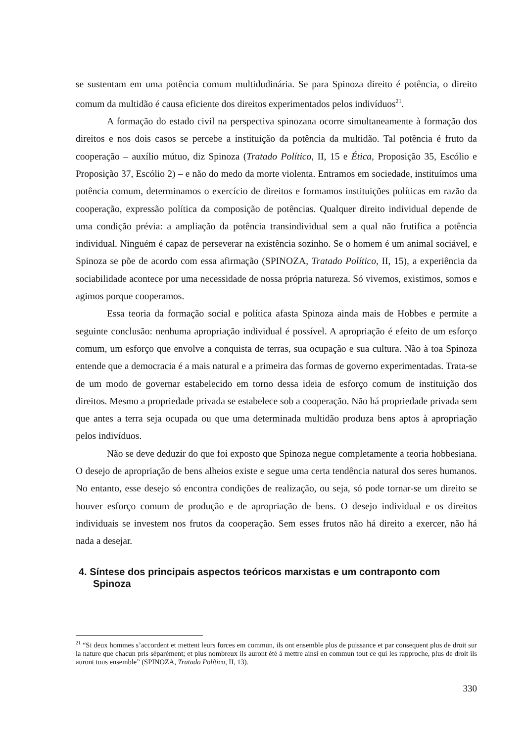se sustentam em uma potência comum multidudinária. Se para Spinoza direito é potência, o direito comum da multidão é causa eficiente dos direitos experimentados pelos indivíduos<sup>21</sup>.
A formação do estado civil na perspectiva spinozana ocorre simultaneamente à formação dos direitos e nos dois casos se percebe a instituição da potência da multidão. Tal potência é fruto da cooperação – auxílio mútuo, diz Spinoza (Tratado Político, II, 15 e Ética, Proposição 35, Escólio e Proposição 37, Escólio 2) – e não do medo da morte violenta. Entramos em sociedade, instituímos uma potência comum, determinamos o exercício de direitos e formamos instituições políticas em razão da cooperação, expressão política da composição de potências. Qualquer direito individual depende de uma condição prévia: a ampliação da potência transindividual sem a qual não frutifica a potência individual. Ninguém é capaz de perseverar na existência sozinho. Se o homem é um animal sociável, e Spinoza se põe de acordo com essa afirmação (SPINOZA, Tratado Político, II, 15), a experiência da sociabilidade acontece por uma necessidade de nossa própria natureza. Só vivemos, existimos, somos e agimos porque cooperamos.
Essa teoria da formação social e política afasta Spinoza ainda mais de Hobbes e permite a seguinte conclusão: nenhuma apropriação individual é possível. A apropriação é efeito de um esforço comum, um esforço que envolve a conquista de terras, sua ocupação e sua cultura. Não à toa Spinoza entende que a democracia é a mais natural e a primeira das formas de governo experimentadas. Trata-se de um modo de governar estabelecido em torno dessa ideia de esforço comum de instituição dos direitos. Mesmo a propriedade privada se estabelece sob a cooperação. Não há propriedade privada sem que antes a terra seja ocupada ou que uma determinada multidão produza bens aptos à apropriação pelos indivíduos.
Não se deve deduzir do que foi exposto que Spinoza negue completamente a teoria hobbesiana. O desejo de apropriação de bens alheios existe e segue uma certa tendência natural dos seres humanos. No entanto, esse desejo só encontra condições de realização, ou seja, só pode tornar-se um direito se houver esforço comum de produção e de apropriação de bens. O desejo individual e os direitos individuais se investem nos frutos da cooperação. Sem esses frutos não há direito a exercer, não há nada a desejar.
4. Síntese dos principais aspectos teóricos marxistas e um contraponto com Spinoza
<sup>21</sup> “Si deux hommes s’accordent et mettent leurs forces em commun, ils ont ensemble plus de puissance et par consequent plus de droit sur la nature que chacun pris séparément; et plus nombreux ils auront été à mettre ainsi en commun tout ce qui les rapproche, plus de droit ils auront tous ensemble” (SPINOZA, Tratado Político, II, 13).
330